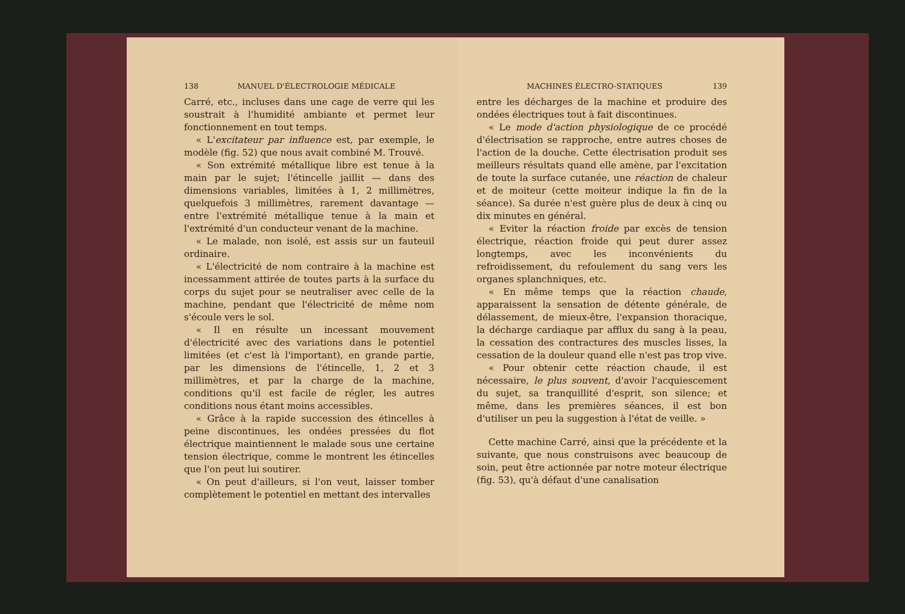138 MANUEL D'ÉLECTROLOGIE MÉDICALE
Carré, etc., incluses dans une cage de verre qui les soustrait à l'humidité ambiante et permet leur fonctionnement en tout temps.
« L'excitateur par influence est, par exemple, le modèle (fig. 52) que nous avait combiné M. Trouvé.
« Son extrémité métallique libre est tenue à la main par le sujet; l'étincelle jaillit — dans des dimensions variables, limitées à 1, 2 millimètres, quelquefois 3 millimètres, rarement davantage — entre l'extrémité métallique tenue à la main et l'extrémité d'un conducteur venant de la machine.
« Le malade, non isolé, est assis sur un fauteuil ordinaire.
« L'électricité de nom contraire à la machine est incessamment attirée de toutes parts à la surface du corps du sujet pour se neutraliser avec celle de la machine, pendant que l'électricité de même nom s'écoule vers le sol.
« Il en résulte un incessant mouvement d'électricité avec des variations dans le potentiel limitées (et c'est là l'important), en grande partie, par les dimensions de l'étincelle, 1, 2 et 3 millimètres, et par la charge de la machine, conditions qu'il est facile de régler, les autres conditions nous étant moins accessibles.
« Grâce à la rapide succession des étincelles à peine discontinues, les ondées pressées du flot électrique maintiennent le malade sous une certaine tension électrique, comme le montrent les étincelles que l'on peut lui soutirer.
« On peut d'ailleurs, si l'on veut, laisser tomber complètement le potentiel en mettant des intervalles
MACHINES ÉLECTRO-STATIQUES 139
entre les décharges de la machine et produire des ondées électriques tout à fait discontinues.
« Le mode d'action physiologique de ce procédé d'électrisation se rapproche, entre autres choses de l'action de la douche. Cette électrisation produit ses meilleurs résultats quand elle amène, par l'excitation de toute la surface cutanée, une réaction de chaleur et de moiteur (cette moiteur indique la fin de la séance). Sa durée n'est guère plus de deux à cinq ou dix minutes en général.
« Eviter la réaction froide par excès de tension électrique, réaction froide qui peut durer assez longtemps, avec les inconvénients du refroidissement, du refoulement du sang vers les organes splanchniques, etc.
« En même temps que la réaction chaude, apparaissent la sensation de détente générale, de délassement, de mieux-être, l'expansion thoracique, la décharge cardiaque par afflux du sang à la peau, la cessation des contractures des muscles lisses, la cessation de la douleur quand elle n'est pas trop vive.
« Pour obtenir cette réaction chaude, il est nécessaire, le plus souvent, d'avoir l'acquiescement du sujet, sa tranquillité d'esprit, son silence; et même, dans les premières séances, il est bon d'utiliser un peu la suggestion à l'état de veille. »
Cette machine Carré, ainsi que la précédente et la suivante, que nous construisons avec beaucoup de soin, peut être actionnée par notre moteur électrique (fig. 53), qu'à défaut d'une canalisation